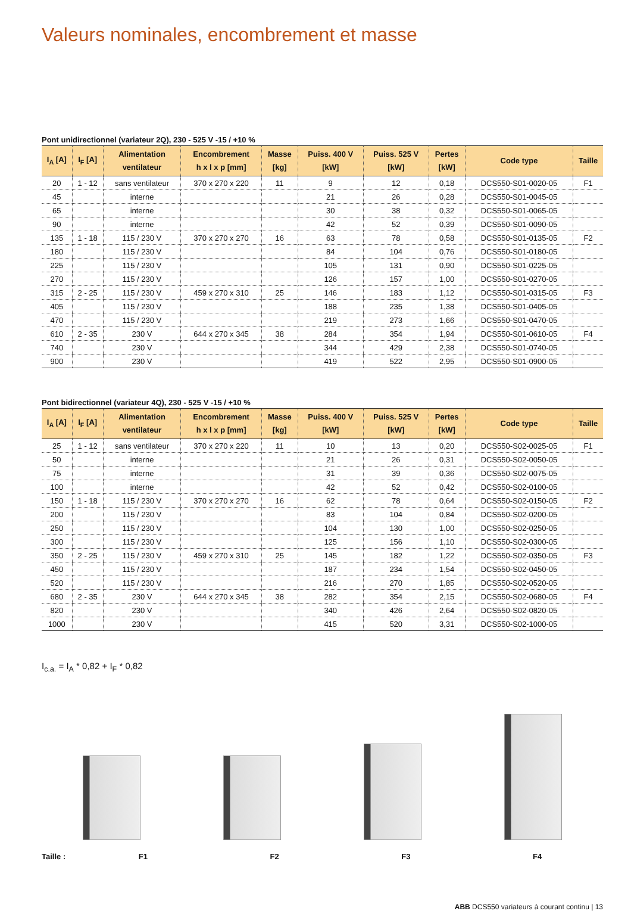Valeurs nominales, encombrement et masse
Pont unidirectionnel (variateur 2Q), 230 - 525 V -15 / +10 %
| I<sub>A</sub> [A] | I<sub>F</sub> [A] | Alimentation ventilateur | Encombrement h x l x p [mm] | Masse [kg] | Puiss. 400 V [kW] | Puiss. 525 V [kW] | Pertes [kW] | Code type | Taille |
| --- | --- | --- | --- | --- | --- | --- | --- | --- | --- |
| 20 | 1 - 12 | sans ventilateur | 370 x 270 x 220 | 11 | 9 | 12 | 0,18 | DCS550-S01-0020-05 | F1 |
| 45 | | interne | | | 21 | 26 | 0,28 | DCS550-S01-0045-05 | |
| 65 | | interne | | | 30 | 38 | 0,32 | DCS550-S01-0065-05 | |
| 90 | | interne | | | 42 | 52 | 0,39 | DCS550-S01-0090-05 | |
| 135 | 1 - 18 | 115 / 230 V | 370 x 270 x 270 | 16 | 63 | 78 | 0,58 | DCS550-S01-0135-05 | F2 |
| 180 | | 115 / 230 V | | | 84 | 104 | 0,76 | DCS550-S01-0180-05 | |
| 225 | | 115 / 230 V | | | 105 | 131 | 0,90 | DCS550-S01-0225-05 | |
| 270 | | 115 / 230 V | | | 126 | 157 | 1,00 | DCS550-S01-0270-05 | |
| 315 | 2 - 25 | 115 / 230 V | 459 x 270 x 310 | 25 | 146 | 183 | 1,12 | DCS550-S01-0315-05 | F3 |
| 405 | | 115 / 230 V | | | 188 | 235 | 1,38 | DCS550-S01-0405-05 | |
| 470 | | 115 / 230 V | | | 219 | 273 | 1,66 | DCS550-S01-0470-05 | |
| 610 | 2 - 35 | 230 V | 644 x 270 x 345 | 38 | 284 | 354 | 1,94 | DCS550-S01-0610-05 | F4 |
| 740 | | 230 V | | | 344 | 429 | 2,38 | DCS550-S01-0740-05 | |
| 900 | | 230 V | | | 419 | 522 | 2,95 | DCS550-S01-0900-05 | |
Pont bidirectionnel (variateur 4Q), 230 - 525 V -15 / +10 %
| I<sub>A</sub> [A] | I<sub>F</sub> [A] | Alimentation ventilateur | Encombrement h x l x p [mm] | Masse [kg] | Puiss. 400 V [kW] | Puiss. 525 V [kW] | Pertes [kW] | Code type | Taille |
| --- | --- | --- | --- | --- | --- | --- | --- | --- | --- |
| 25 | 1 - 12 | sans ventilateur | 370 x 270 x 220 | 11 | 10 | 13 | 0,20 | DCS550-S02-0025-05 | F1 |
| 50 | | interne | | | 21 | 26 | 0,31 | DCS550-S02-0050-05 | |
| 75 | | interne | | | 31 | 39 | 0,36 | DCS550-S02-0075-05 | |
| 100 | | interne | | | 42 | 52 | 0,42 | DCS550-S02-0100-05 | |
| 150 | 1 - 18 | 115 / 230 V | 370 x 270 x 270 | 16 | 62 | 78 | 0,64 | DCS550-S02-0150-05 | F2 |
| 200 | | 115 / 230 V | | | 83 | 104 | 0,84 | DCS550-S02-0200-05 | |
| 250 | | 115 / 230 V | | | 104 | 130 | 1,00 | DCS550-S02-0250-05 | |
| 300 | | 115 / 230 V | | | 125 | 156 | 1,10 | DCS550-S02-0300-05 | |
| 350 | 2 - 25 | 115 / 230 V | 459 x 270 x 310 | 25 | 145 | 182 | 1,22 | DCS550-S02-0350-05 | F3 |
| 450 | | 115 / 230 V | | | 187 | 234 | 1,54 | DCS550-S02-0450-05 | |
| 520 | | 115 / 230 V | | | 216 | 270 | 1,85 | DCS550-S02-0520-05 | |
| 680 | 2 - 35 | 230 V | 644 x 270 x 345 | 38 | 282 | 354 | 2,15 | DCS550-S02-0680-05 | F4 |
| 820 | | 230 V | | | 340 | 426 | 2,64 | DCS550-S02-0820-05 | |
| 1000 | | 230 V | | | 415 | 520 | 3,31 | DCS550-S02-1000-05 | |
I<sub>c.a.</sub> = I<sub>A</sub> * 0,82 + I<sub>F</sub> * 0,82
Taille : F1 F2 F3 F4
ABB DCS550 variateurs à courant continu | 13